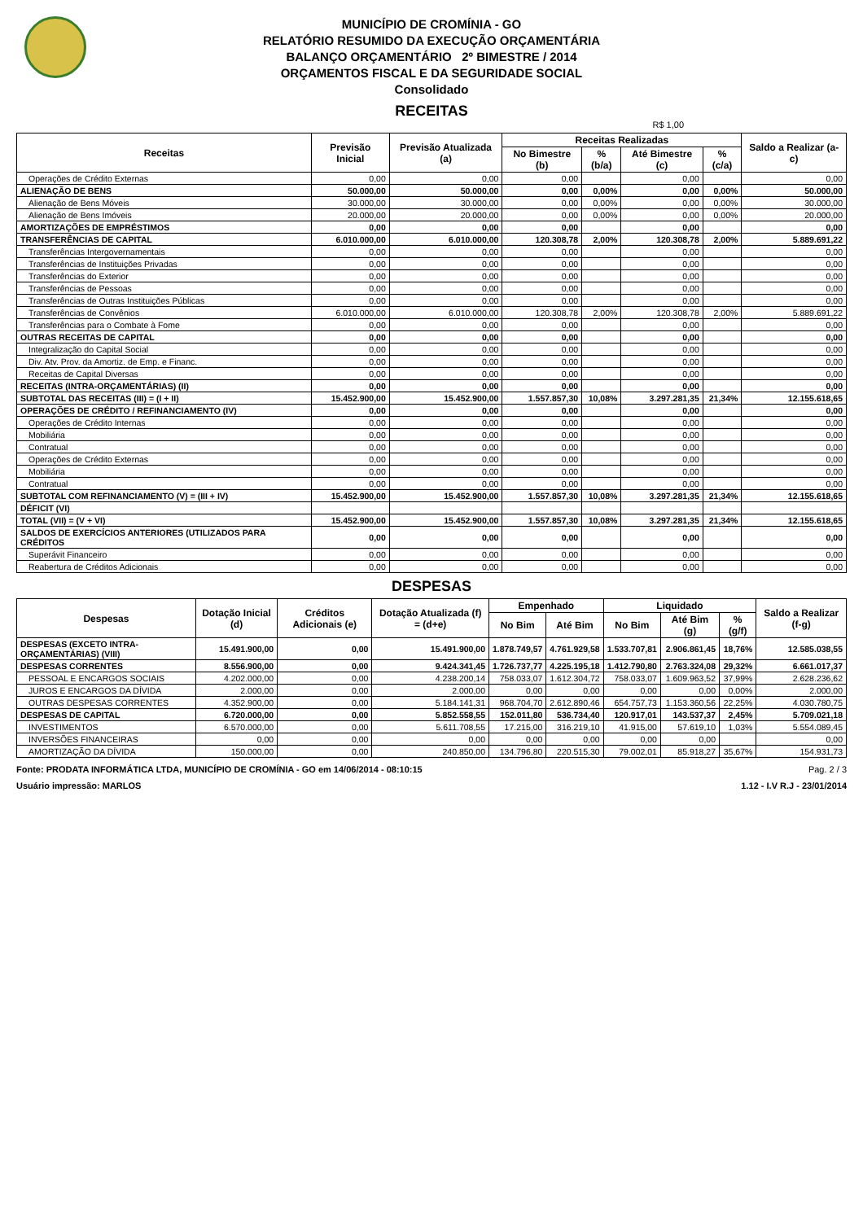MUNICÍPIO DE CROMÍNIA - GO
RELATÓRIO RESUMIDO DA EXECUÇÃO ORÇAMENTÁRIA
BALANÇO ORÇAMENTÁRIO 2º BIMESTRE / 2014
ORÇAMENTOS FISCAL E DA SEGURIDADE SOCIAL
Consolidado
RECEITAS
R$ 1,00
| Receitas | Previsão Inicial | Previsão Atualizada (a) | Receitas Realizadas | | | | Saldo a Realizar (a-c) |
| --- | --- | --- | --- | --- | --- | --- | --- |
| | | | No Bimestre (b) | % (b/a) | Até Bimestre (c) | % (c/a) | |
| Operações de Crédito Externas | 0,00 | 0,00 | 0,00 | | 0,00 | | 0,00 |
| ALIENAÇÃO DE BENS | 50.000,00 | 50.000,00 | 0,00 | 0,00% | 0,00 | 0,00% | 50.000,00 |
| Alienação de Bens Móveis | 30.000,00 | 30.000,00 | 0,00 | 0,00% | 0,00 | 0,00% | 30.000,00 |
| Alienação de Bens Imóveis | 20.000,00 | 20.000,00 | 0,00 | 0,00% | 0,00 | 0,00% | 20.000,00 |
| AMORTIZAÇÕES DE EMPRÉSTIMOS | 0,00 | 0,00 | 0,00 | | 0,00 | | 0,00 |
| TRANSFERÊNCIAS DE CAPITAL | 6.010.000,00 | 6.010.000,00 | 120.308,78 | 2,00% | 120.308,78 | 2,00% | 5.889.691,22 |
| Transferências Intergovernamentais | 0,00 | 0,00 | 0,00 | | 0,00 | | 0,00 |
| Transferências de Instituições Privadas | 0,00 | 0,00 | 0,00 | | 0,00 | | 0,00 |
| Transferências do Exterior | 0,00 | 0,00 | 0,00 | | 0,00 | | 0,00 |
| Transferências de Pessoas | 0,00 | 0,00 | 0,00 | | 0,00 | | 0,00 |
| Transferências de Outras Instituições Públicas | 0,00 | 0,00 | 0,00 | | 0,00 | | 0,00 |
| Transferências de Convênios | 6.010.000,00 | 6.010.000,00 | 120.308,78 | 2,00% | 120.308,78 | 2,00% | 5.889.691,22 |
| Transferências para o Combate à Fome | 0,00 | 0,00 | 0,00 | | 0,00 | | 0,00 |
| OUTRAS RECEITAS DE CAPITAL | 0,00 | 0,00 | 0,00 | | 0,00 | | 0,00 |
| Integralização do Capital Social | 0,00 | 0,00 | 0,00 | | 0,00 | | 0,00 |
| Div. Atv. Prov. da Amortiz. de Emp. e Financ. | 0,00 | 0,00 | 0,00 | | 0,00 | | 0,00 |
| Receitas de Capital Diversas | 0,00 | 0,00 | 0,00 | | 0,00 | | 0,00 |
| RECEITAS (INTRA-ORÇAMENTÁRIAS) (II) | 0,00 | 0,00 | 0,00 | | 0,00 | | 0,00 |
| SUBTOTAL DAS RECEITAS (III) = (I + II) | 15.452.900,00 | 15.452.900,00 | 1.557.857,30 | 10,08% | 3.297.281,35 | 21,34% | 12.155.618,65 |
| OPERAÇÕES DE CRÉDITO / REFINANCIAMENTO (IV) | 0,00 | 0,00 | 0,00 | | 0,00 | | 0,00 |
| Operações de Crédito Internas | 0,00 | 0,00 | 0,00 | | 0,00 | | 0,00 |
| Mobiliária | 0,00 | 0,00 | 0,00 | | 0,00 | | 0,00 |
| Contratual | 0,00 | 0,00 | 0,00 | | 0,00 | | 0,00 |
| Operações de Crédito Externas | 0,00 | 0,00 | 0,00 | | 0,00 | | 0,00 |
| Mobiliária | 0,00 | 0,00 | 0,00 | | 0,00 | | 0,00 |
| Contratual | 0,00 | 0,00 | 0,00 | | 0,00 | | 0,00 |
| SUBTOTAL COM REFINANCIAMENTO (V) = (III + IV) | 15.452.900,00 | 15.452.900,00 | 1.557.857,30 | 10,08% | 3.297.281,35 | 21,34% | 12.155.618,65 |
| DÉFICIT (VI) | | | | | | | |
| TOTAL (VII) = (V + VI) | 15.452.900,00 | 15.452.900,00 | 1.557.857,30 | 10,08% | 3.297.281,35 | 21,34% | 12.155.618,65 |
| SALDOS DE EXERCÍCIOS ANTERIORES (UTILIZADOS PARA CRÉDITOS | 0,00 | 0,00 | 0,00 | | 0,00 | | 0,00 |
| Superávit Financeiro | 0,00 | 0,00 | 0,00 | | 0,00 | | 0,00 |
| Reabertura de Créditos Adicionais | 0,00 | 0,00 | 0,00 | | 0,00 | | 0,00 |
DESPESAS
| Despesas | Dotação Inicial (d) | Créditos Adicionais (e) | Dotação Atualizada (f) = (d+e) | Empenhado | | Liquidado | | | Saldo a Realizar (f-g) |
| --- | --- | --- | --- | --- | --- | --- | --- | --- | --- |
| | | | | No Bim | Até Bim | No Bim | Até Bim (g) | % (g/f) | |
| DESPESAS (EXCETO INTRA-ORÇAMENTÁRIAS) (VIII) | 15.491.900,00 | 0,00 | 15.491.900,00 | 1.878.749,57 | 4.761.929,58 | 1.533.707,81 | 2.906.861,45 | 18,76% | 12.585.038,55 |
| DESPESAS CORRENTES | 8.556.900,00 | 0,00 | 9.424.341,45 | 1.726.737,77 | 4.225.195,18 | 1.412.790,80 | 2.763.324,08 | 29,32% | 6.661.017,37 |
| PESSOAL E ENCARGOS SOCIAIS | 4.202.000,00 | 0,00 | 4.238.200,14 | 758.033,07 | 1.612.304,72 | 758.033,07 | 1.609.963,52 | 37,99% | 2.628.236,62 |
| JUROS E ENCARGOS DA DÍVIDA | 2.000,00 | 0,00 | 2.000,00 | 0,00 | 0,00 | 0,00 | 0,00 | 0,00% | 2.000,00 |
| OUTRAS DESPESAS CORRENTES | 4.352.900,00 | 0,00 | 5.184.141,31 | 968.704,70 | 2.612.890,46 | 654.757,73 | 1.153.360,56 | 22,25% | 4.030.780,75 |
| DESPESAS DE CAPITAL | 6.720.000,00 | 0,00 | 5.852.558,55 | 152.011,80 | 536.734,40 | 120.917,01 | 143.537,37 | 2,45% | 5.709.021,18 |
| INVESTIMENTOS | 6.570.000,00 | 0,00 | 5.611.708,55 | 17.215,00 | 316.219,10 | 41.915,00 | 57.619,10 | 1,03% | 5.554.089,45 |
| INVERSÕES FINANCEIRAS | 0,00 | 0,00 | 0,00 | 0,00 | 0,00 | 0,00 | 0,00 | | 0,00 |
| AMORTIZAÇÃO DA DÍVIDA | 150.000,00 | 0,00 | 240.850,00 | 134.796,80 | 220.515,30 | 79.002,01 | 85.918,27 | 35,67% | 154.931,73 |
Fonte: PRODATA INFORMÁTICA LTDA, MUNICÍPIO DE CROMÍNIA - GO em 14/06/2014 - 08:10:15 Pag. 2 / 3
Usuário impressão: MARLOS 1.12 - I.V R.J - 23/01/2014